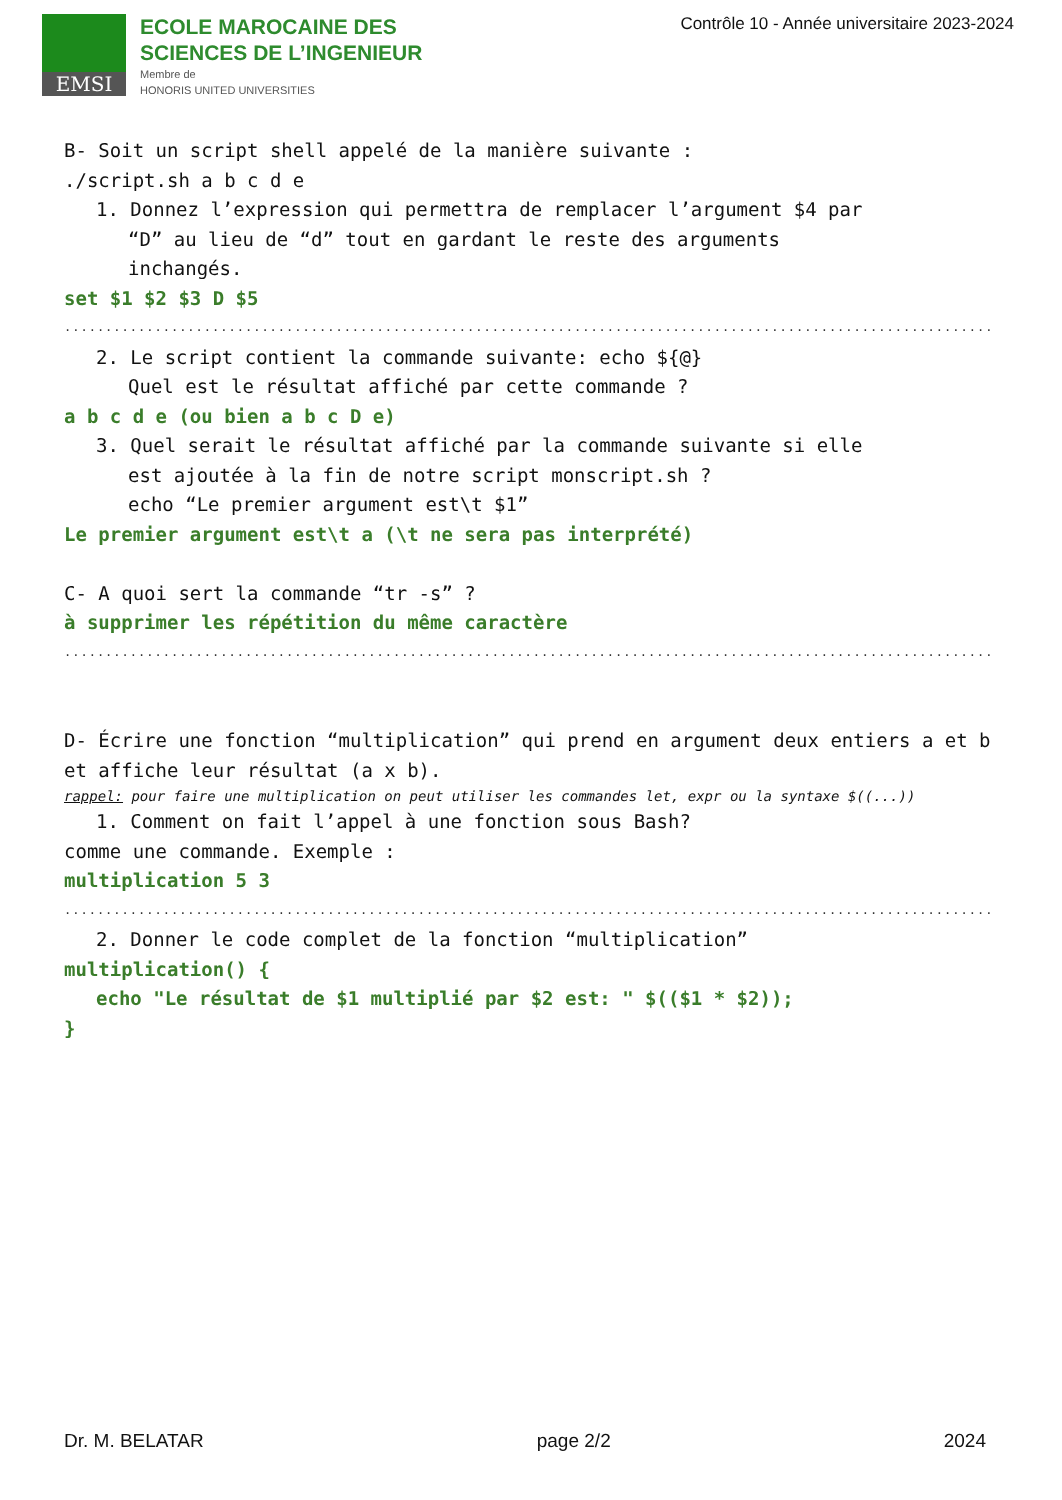EMSI
ECOLE MAROCAINE DES
SCIENCES DE L’INGENIEUR
Membre de
HONORIS UNITED UNIVERSITIES
Contrôle 10 - Année universitaire 2023-2024
B- Soit un script shell appelé de la manière suivante :
./script.sh a b c d e
1. Donnez l’expression qui permettra de remplacer l’argument $4 par
“D” au lieu de “d” tout en gardant le reste des arguments
inchangés.
set $1 $2 $3 D $5
.................................................................................................................
2. Le script contient la commande suivante: echo ${@}
Quel est le résultat affiché par cette commande ?
a b c d e (ou bien a b c D e)
3. Quel serait le résultat affiché par la commande suivante si elle
est ajoutée à la fin de notre script monscript.sh ?
echo “Le premier argument est\t $1”
Le premier argument est\t a (\t ne sera pas interprété)
C- A quoi sert la commande “tr -s” ?
à supprimer les répétition du même caractère
.................................................................................................................
D- Écrire une fonction “multiplication” qui prend en argument deux entiers a et b et affiche leur résultat (a x b).
rappel: pour faire une multiplication on peut utiliser les commandes let, expr ou la syntaxe $((...))
1. Comment on fait l’appel à une fonction sous Bash?
comme une commande. Exemple :
multiplication 5 3
.................................................................................................................
2. Donner le code complet de la fonction “multiplication”
multiplication() {
echo "Le résultat de $1 multiplié par $2 est: " $(($1 * $2));
}
Dr. M. BELATAR page 2/2 2024